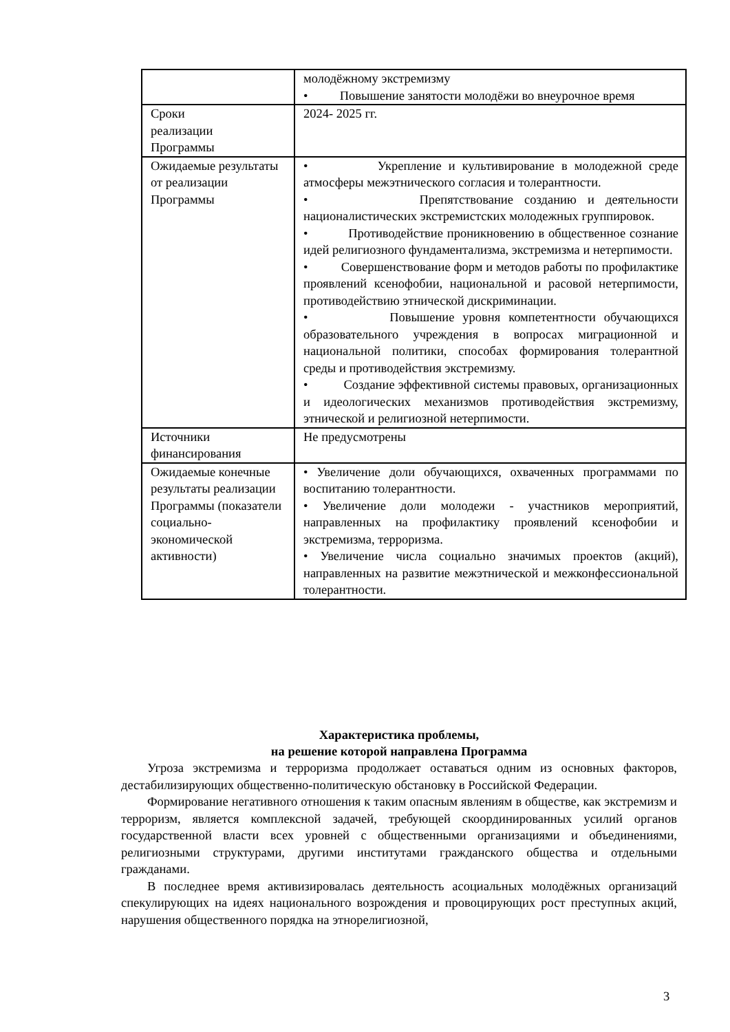| | молодёжному экстремизму • Повышение занятости молодёжи во внеурочное время |
| Сроки реализации Программы | 2024- 2025 гг. |
| Ожидаемые результаты от реализации Программы | • Укрепление и культивирование в молодежной среде атмосферы межэтнического согласия и толерантности. • Препятствование созданию и деятельности националистических экстремистских молодежных группировок. • Противодействие проникновению в общественное сознание идей религиозного фундаментализма, экстремизма и нетерпимости. • Совершенствование форм и методов работы по профилактике проявлений ксенофобии, национальной и расовой нетерпимости, противодействию этнической дискриминации. • Повышение уровня компетентности обучающихся образовательного учреждения в вопросах миграционной и национальной политики, способах формирования толерантной среды и противодействия экстремизму. • Создание эффективной системы правовых, организационных и идеологических механизмов противодействия экстремизму, этнической и религиозной нетерпимости. |
| Источники финансирования | Не предусмотрены |
| Ожидаемые конечные результаты реализации Программы (показатели социально-экономической активности) | • Увеличение доли обучающихся, охваченных программами по воспитанию толерантности. • Увеличение доли молодежи - участников мероприятий, направленных на профилактику проявлений ксенофобии и экстремизма, терроризма. • Увеличение числа социально значимых проектов (акций), направленных на развитие межэтнической и межконфессиональной толерантности. |
Характеристика проблемы,
на решение которой направлена Программа
Угроза экстремизма и терроризма продолжает оставаться одним из основных факторов, дестабилизирующих общественно-политическую обстановку в Российской Федерации.
Формирование негативного отношения к таким опасным явлениям в обществе, как экстремизм и терроризм, является комплексной задачей, требующей скоординированных усилий органов государственной власти всех уровней с общественными организациями и объединениями, религиозными структурами, другими институтами гражданского общества и отдельными гражданами.
В последнее время активизировалась деятельность асоциальных молодёжных организаций спекулирующих на идеях национального возрождения и провоцирующих рост преступных акций, нарушения общественного порядка на этнорелигиозной,
3